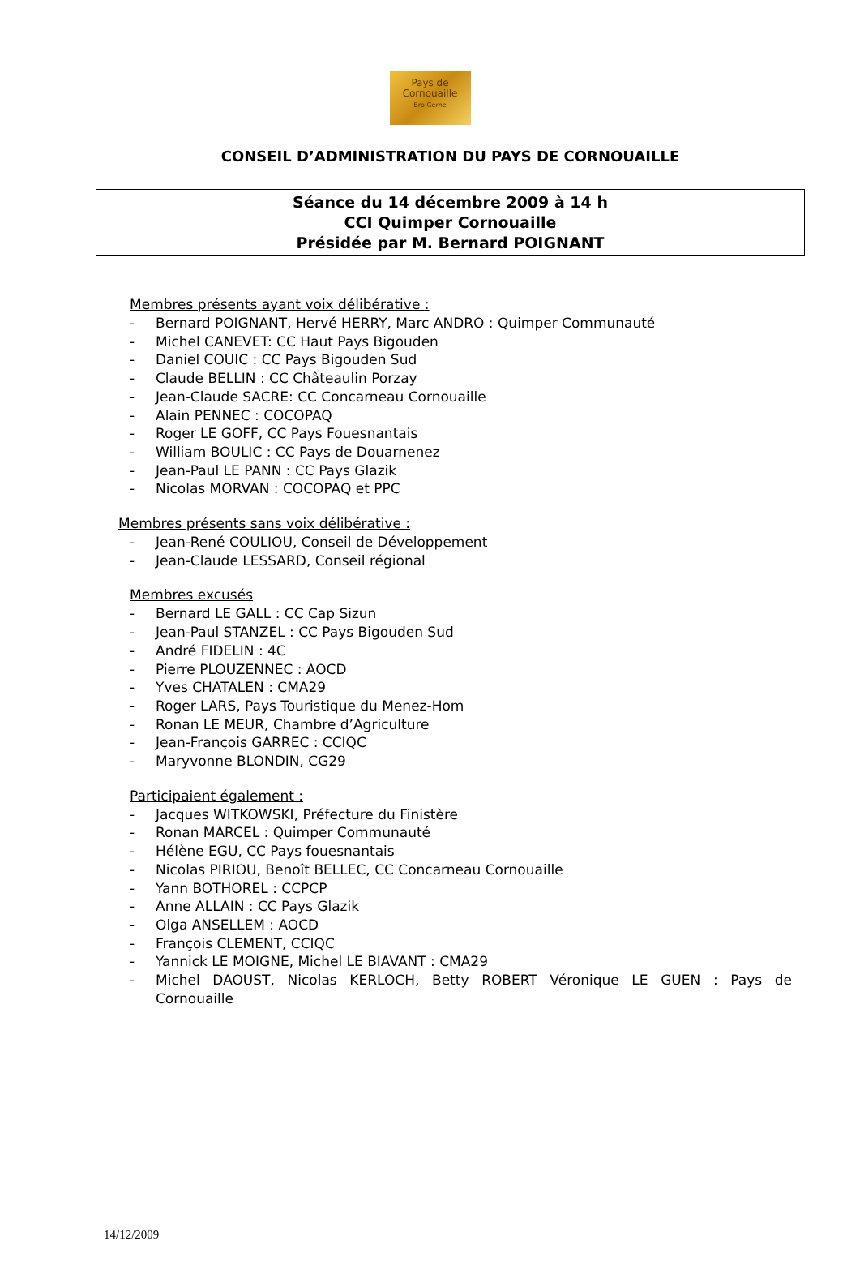Pays de
Cornouaille
Bro Gerne
CONSEIL D’ADMINISTRATION DU PAYS DE CORNOUAILLE
Séance du 14 décembre 2009 à 14 h
CCI Quimper Cornouaille
Présidée par M. Bernard POIGNANT
Membres présents ayant voix délibérative :
- Bernard POIGNANT, Hervé HERRY, Marc ANDRO : Quimper Communauté
- Michel CANEVET: CC Haut Pays Bigouden
- Daniel COUIC : CC Pays Bigouden Sud
- Claude BELLIN : CC Châteaulin Porzay
- Jean-Claude SACRE: CC Concarneau Cornouaille
- Alain PENNEC : COCOPAQ
- Roger LE GOFF, CC Pays Fouesnantais
- William BOULIC : CC Pays de Douarnenez
- Jean-Paul LE PANN : CC Pays Glazik
- Nicolas MORVAN : COCOPAQ et PPC
Membres présents sans voix délibérative :
- Jean-René COULIOU, Conseil de Développement
- Jean-Claude LESSARD, Conseil régional
Membres excusés
- Bernard LE GALL : CC Cap Sizun
- Jean-Paul STANZEL : CC Pays Bigouden Sud
- André FIDELIN : 4C
- Pierre PLOUZENNEC : AOCD
- Yves CHATALEN : CMA29
- Roger LARS, Pays Touristique du Menez-Hom
- Ronan LE MEUR, Chambre d’Agriculture
- Jean-François GARREC : CCIQC
- Maryvonne BLONDIN, CG29
Participaient également :
- Jacques WITKOWSKI, Préfecture du Finistère
- Ronan MARCEL : Quimper Communauté
- Hélène EGU, CC Pays fouesnantais
- Nicolas PIRIOU, Benoît BELLEC, CC Concarneau Cornouaille
- Yann BOTHOREL : CCPCP
- Anne ALLAIN : CC Pays Glazik
- Olga ANSELLEM : AOCD
- François CLEMENT, CCIQC
- Yannick LE MOIGNE, Michel LE BIAVANT : CMA29
- Michel DAOUST, Nicolas KERLOCH, Betty ROBERT Véronique LE GUEN : Pays de Cornouaille
14/12/2009